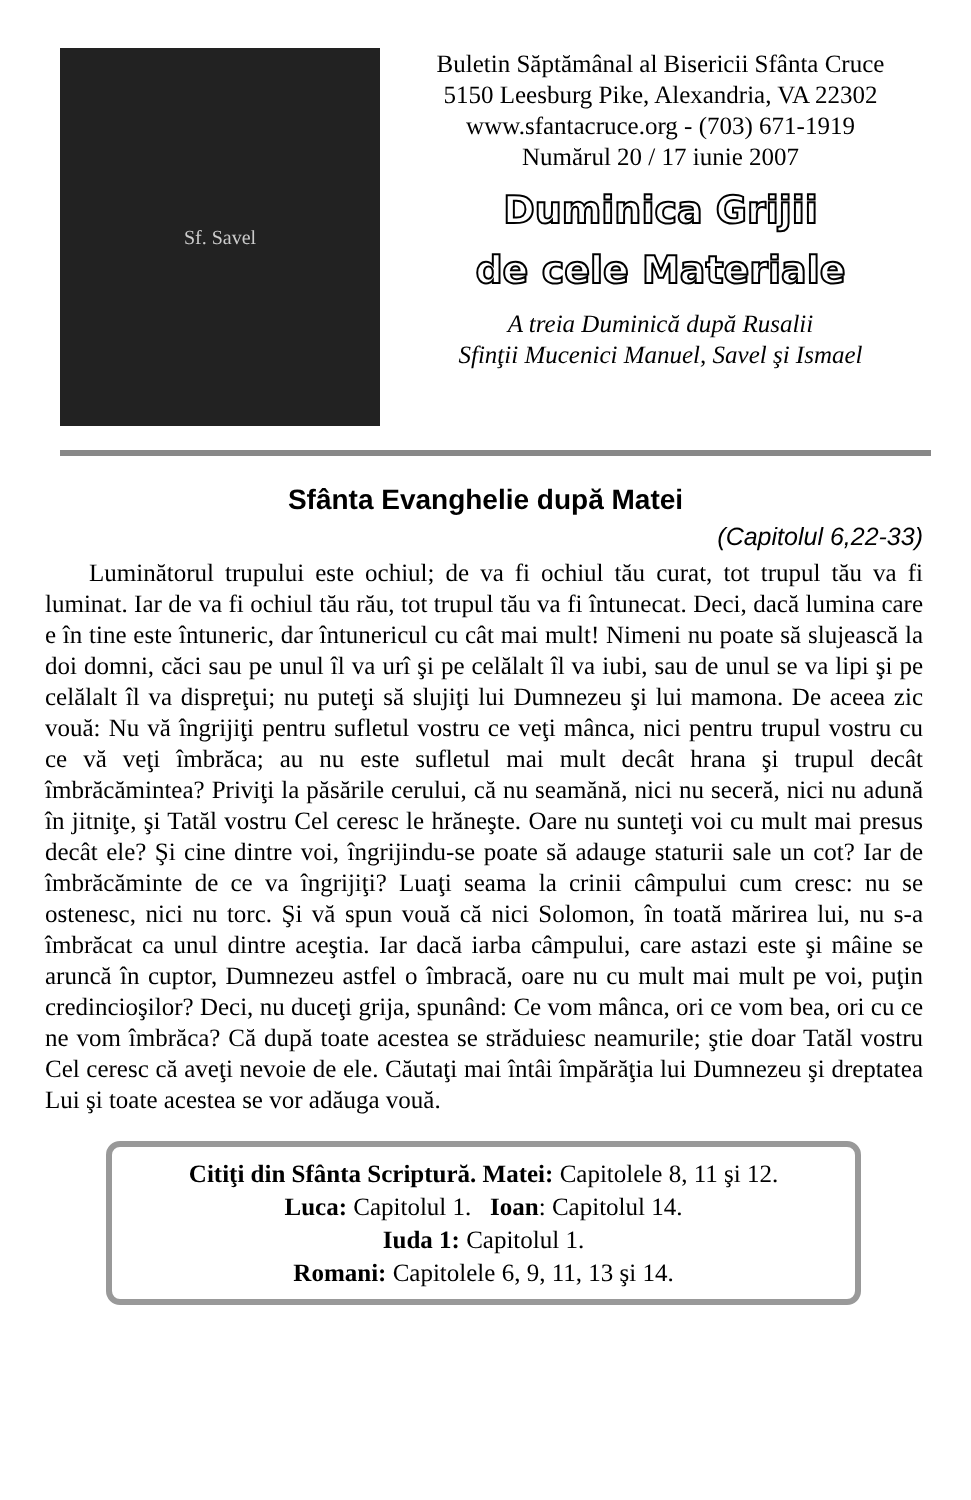Sf. Savel
Buletin Săptămânal al Bisericii Sfânta Cruce
5150 Leesburg Pike, Alexandria, VA 22302
www.sfantacruce.org - (703) 671-1919
Numărul 20 / 17 iunie 2007
Duminica Grijii
de cele Materiale
A treia Duminică după Rusalii
Sfinţii Mucenici Manuel, Savel şi Ismael
Sfânta Evanghelie după Matei
(Capitolul 6,22-33)
Luminătorul trupului este ochiul; de va fi ochiul tău curat, tot trupul tău va fi luminat. Iar de va fi ochiul tău rău, tot trupul tău va fi întunecat. Deci, dacă lumina care e în tine este întuneric, dar întunericul cu cât mai mult! Nimeni nu poate să slujească la doi domni, căci sau pe unul îl va urî şi pe celălalt îl va iubi, sau de unul se va lipi şi pe celălalt îl va dispreţui; nu puteţi să slujiţi lui Dumnezeu şi lui mamona. De aceea zic vouă: Nu vă îngrijiţi pentru sufletul vostru ce veţi mânca, nici pentru trupul vostru cu ce vă veţi îmbrăca; au nu este sufletul mai mult decât hrana şi trupul decât îmbrăcămintea? Priviţi la păsările cerului, că nu seamănă, nici nu seceră, nici nu adună în jitniţe, şi Tatăl vostru Cel ceresc le hrăneşte. Oare nu sunteţi voi cu mult mai presus decât ele? Şi cine dintre voi, îngrijindu-se poate să adauge staturii sale un cot? Iar de îmbrăcăminte de ce va îngrijiţi? Luaţi seama la crinii câmpului cum cresc: nu se ostenesc, nici nu torc. Şi vă spun vouă că nici Solomon, în toată mărirea lui, nu s-a îmbrăcat ca unul dintre aceştia. Iar dacă iarba câmpului, care astazi este şi mâine se aruncă în cuptor, Dumnezeu astfel o îmbracă, oare nu cu mult mai mult pe voi, puţin credincioşilor? Deci, nu duceţi grija, spunând: Ce vom mânca, ori ce vom bea, ori cu ce ne vom îmbrăca? Că după toate acestea se străduiesc neamurile; ştie doar Tatăl vostru Cel ceresc că aveţi nevoie de ele. Căutaţi mai întâi împărăţia lui Dumnezeu şi dreptatea Lui şi toate acestea se vor adăuga vouă.
Citiţi din Sfânta Scriptură. Matei: Capitolele 8, 11 şi 12.
Luca: Capitolul 1. Ioan: Capitolul 14.
Iuda 1: Capitolul 1.
Romani: Capitolele 6, 9, 11, 13 şi 14.